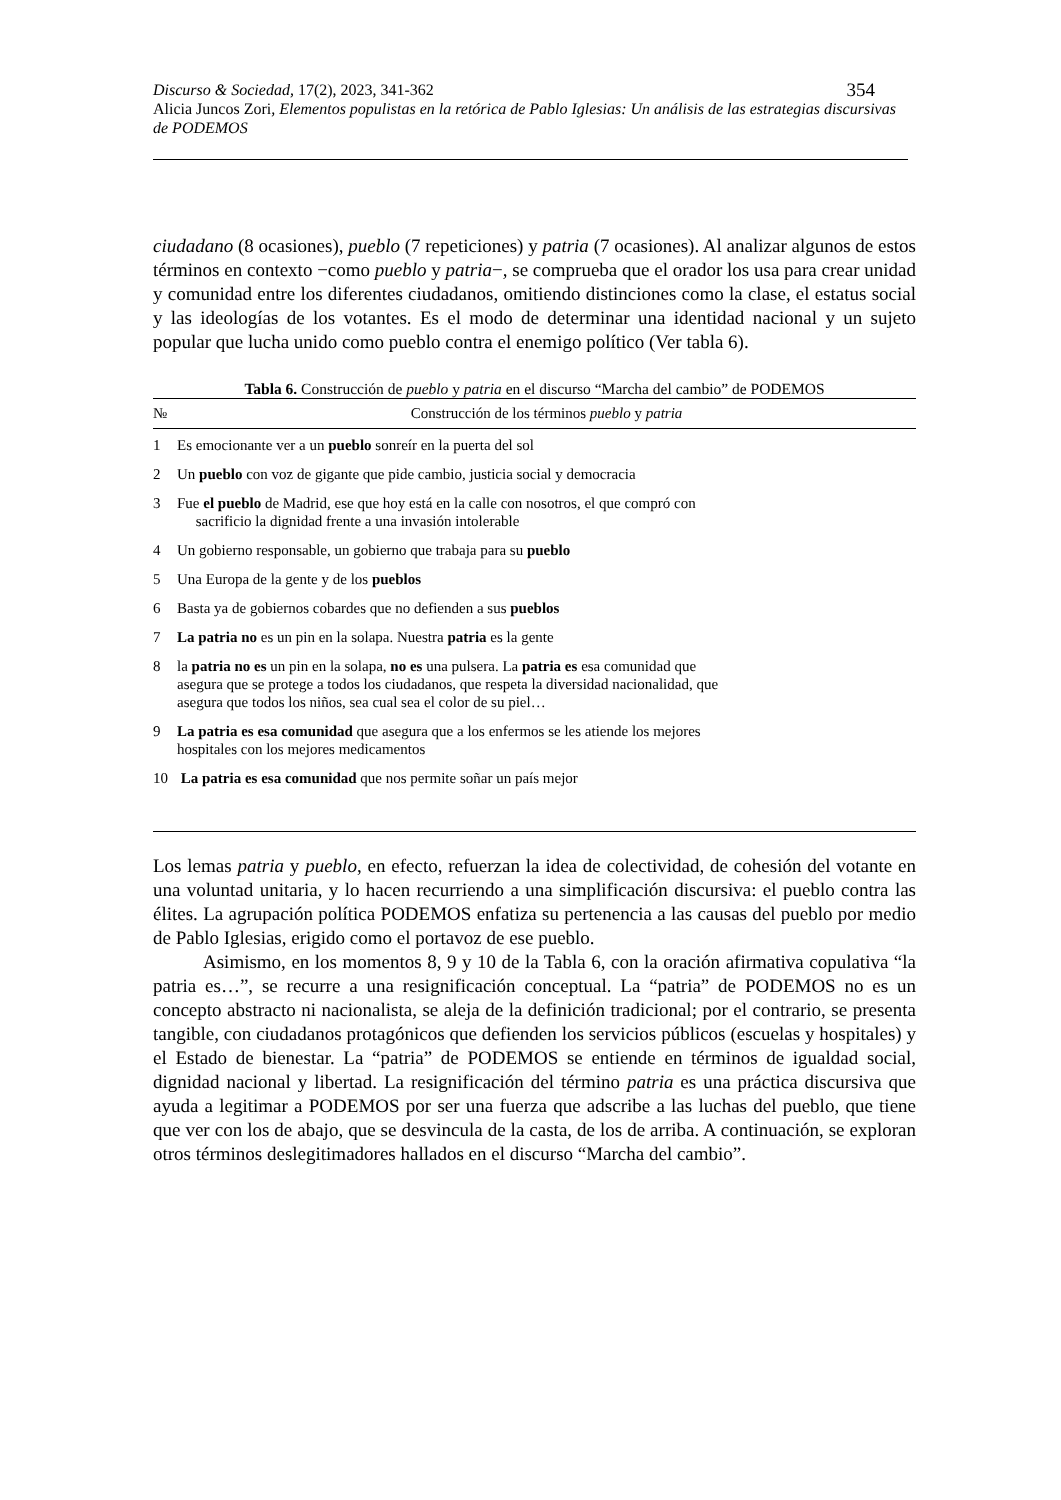Discurso & Sociedad, 17(2), 2023, 341-362 354
Alicia Juncos Zori, Elementos populistas en la retórica de Pablo Iglesias: Un análisis de las estrategias discursivas de PODEMOS
ciudadano (8 ocasiones), pueblo (7 repeticiones) y patria (7 ocasiones). Al analizar algunos de estos términos en contexto −como pueblo y patria−, se comprueba que el orador los usa para crear unidad y comunidad entre los diferentes ciudadanos, omitiendo distinciones como la clase, el estatus social y las ideologías de los votantes. Es el modo de determinar una identidad nacional y un sujeto popular que lucha unido como pueblo contra el enemigo político (Ver tabla 6).
Tabla 6. Construcción de pueblo y patria en el discurso “Marcha del cambio” de PODEMOS
| № | Construcción de los términos pueblo y patria |
| --- | --- |
| 1 | Es emocionante ver a un pueblo sonreír en la puerta del sol |
| 2 | Un pueblo con voz de gigante que pide cambio, justicia social y democracia |
| 3 | Fue el pueblo de Madrid, ese que hoy está en la calle con nosotros, el que compró con sacrificio la dignidad frente a una invasión intolerable |
| 4 | Un gobierno responsable, un gobierno que trabaja para su pueblo |
| 5 | Una Europa de la gente y de los pueblos |
| 6 | Basta ya de gobiernos cobardes que no defienden a sus pueblos |
| 7 | La patria no es un pin en la solapa. Nuestra patria es la gente |
| 8 | la patria no es un pin en la solapa, no es una pulsera. La patria es esa comunidad que asegura que se protege a todos los ciudadanos, que respeta la diversidad nacionalidad, que asegura que todos los niños, sea cual sea el color de su piel… |
| 9 | La patria es esa comunidad que asegura que a los enfermos se les atiende los mejores hospitales con los mejores medicamentos |
| 10 | La patria es esa comunidad que nos permite soñar un país mejor |
Los lemas patria y pueblo, en efecto, refuerzan la idea de colectividad, de cohesión del votante en una voluntad unitaria, y lo hacen recurriendo a una simplificación discursiva: el pueblo contra las élites. La agrupación política PODEMOS enfatiza su pertenencia a las causas del pueblo por medio de Pablo Iglesias, erigido como el portavoz de ese pueblo.
Asimismo, en los momentos 8, 9 y 10 de la Tabla 6, con la oración afirmativa copulativa “la patria es…”, se recurre a una resignificación conceptual. La “patria” de PODEMOS no es un concepto abstracto ni nacionalista, se aleja de la definición tradicional; por el contrario, se presenta tangible, con ciudadanos protagónicos que defienden los servicios públicos (escuelas y hospitales) y el Estado de bienestar. La “patria” de PODEMOS se entiende en términos de igualdad social, dignidad nacional y libertad. La resignificación del término patria es una práctica discursiva que ayuda a legitimar a PODEMOS por ser una fuerza que adscribe a las luchas del pueblo, que tiene que ver con los de abajo, que se desvincula de la casta, de los de arriba. A continuación, se exploran otros términos deslegitimadores hallados en el discurso “Marcha del cambio”.